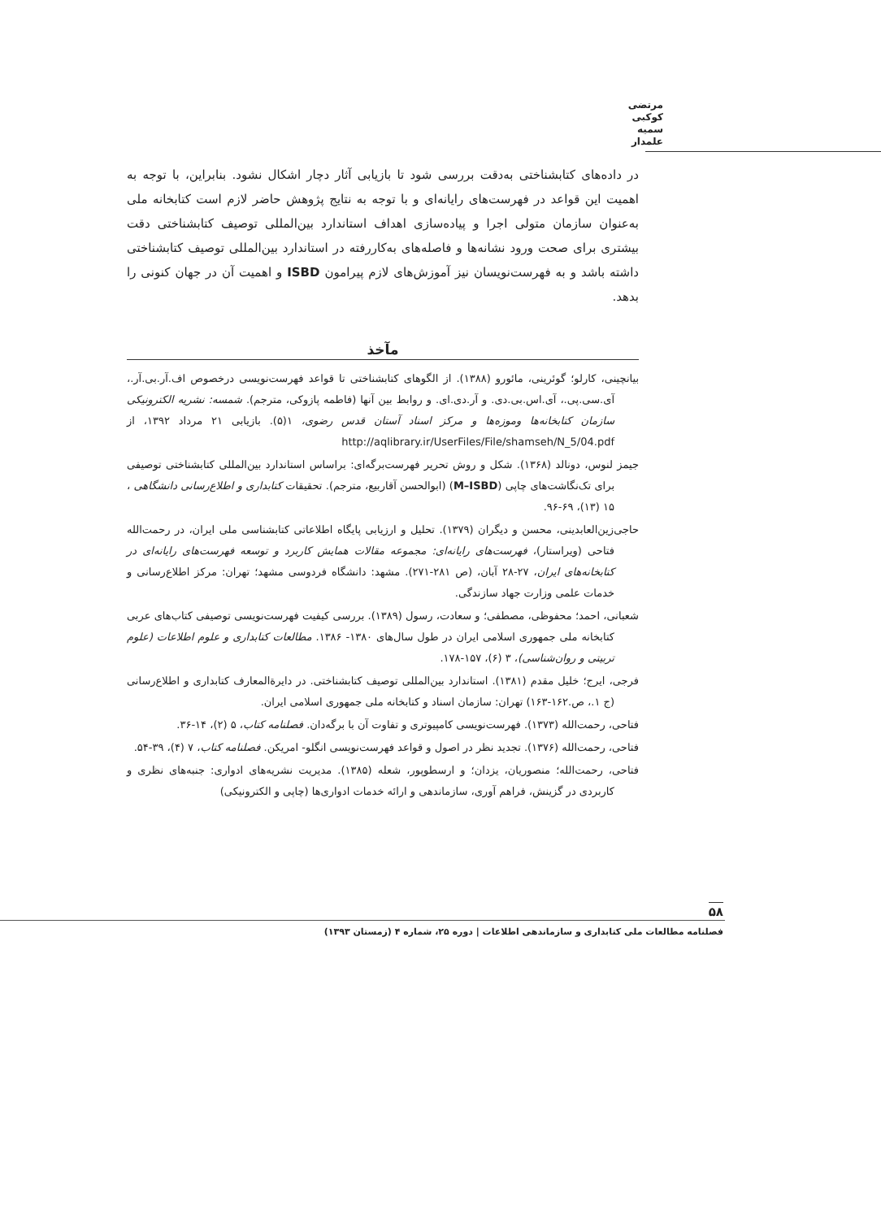مرتضی کوکبی
سمیه علمدار
در داده‌های کتابشناختی به‌دقت بررسی شود تا بازیابی آثار دچار اشکال نشود. بنابراین، با توجه به اهمیت این قواعد در فهرست‌های رایانه‌ای و با توجه به نتایج پژوهش حاضر لازم است کتابخانه ملی به‌عنوان سازمان متولی اجرا و پیاده‌سازی اهداف استاندارد بین‌المللی توصیف کتابشناختی دقت بیشتری برای صحت ورود نشانه‌ها و فاصله‌های به‌کاررفته در استاندارد بین‌المللی توصیف کتابشناختی داشته باشد و به فهرست‌نویسان نیز آموزش‌های لازم پیرامون ISBD و اهمیت آن در جهان کنونی را بدهد.
مآخذ
بیانچینی، کارلو؛ گوئرینی، مائورو (۱۳۸۸). از الگوهای کتابشناختی تا قواعد فهرست‌نویسی درخصوص اف.آر.بی.آر.، آی.سی.پی.، آی.اس.بی.دی. و آر.دی.ای. و روابط بین آنها (فاطمه پازوکی، مترجم). شمسه: نشریه الکترونیکی سازمان کتابخانه‌ها وموزه‌ها و مرکز اسناد آستان قدس رضوی، ۱(۵). بازیابی ۲۱ مرداد ۱۳۹۲، از http://aqlibrary.ir/UserFiles/File/shamseh/N_5/04.pdf
جیمز لنوس، دونالد (۱۳۶۸). شکل و روش تحریر فهرست‌برگه‌ای: براساس استاندارد بین‌المللی کتابشناختی توصیفی برای تک‌نگاشت‌های چاپی (M–ISBD) (ابوالحسن آقاربیع، مترجم). تحقیقات کتابداری و اطلاع‌رسانی دانشگاهی ، ۱۵ (۱۳)، ۶۹-۹۶.
حاجی‌زین‌العابدینی، محسن و دیگران (۱۳۷۹). تحلیل و ارزیابی پایگاه اطلاعاتی کتابشناسی ملی ایران، در رحمت‌الله فتاحی (ویراستار)، فهرست‌های رایانه‌ای: مجموعه مقالات همایش کاربرد و توسعه فهرست‌های رایانه‌ای در کتابخانه‌های ایران، ۲۷-۲۸ آبان، (ص ۲۸۱-۲۷۱). مشهد: دانشگاه فردوسی مشهد؛ تهران: مرکز اطلاع‌رسانی و خدمات علمی وزارت جهاد سازندگی.
شعبانی، احمد؛ محفوظی، مصطفی؛ و سعادت، رسول (۱۳۸۹). بررسی کیفیت فهرست‌نویسی توصیفی کتاب‌های عربی کتابخانه ملی جمهوری اسلامی ایران در طول سال‌های ۱۳۸۰- ۱۳۸۶. مطالعات کتابداری و علوم اطلاعات (علوم تربیتی و روان‌شناسی)، ۳ (۶)، ۱۵۷-۱۷۸.
فرجی، ایرج؛ خلیل مقدم (۱۳۸۱). استاندارد بین‌المللی توصیف کتابشناختی. در دایرةالمعارف کتابداری و اطلاع‌رسانی (ج ۱.، ص.۱۶۲-۱۶۳) تهران: سازمان اسناد و کتابخانه ملی جمهوری اسلامی ایران.
فتاحی، رحمت‌الله (۱۳۷۳). فهرست‌نویسی کامپیوتری و تفاوت آن با برگه‌دان. فصلنامه کتاب، ۵ (۲)، ۱۴-۳۶.
فتاحی، رحمت‌الله (۱۳۷۶). تجدید نظر در اصول و قواعد فهرست‌نویسی انگلو- امریکن. فصلنامه کتاب، ۷ (۴)، ۳۹-۵۴.
فتاحی، رحمت‌الله؛ منصوریان، یزدان؛ و ارسطوپور، شعله (۱۳۸۵). مدیریت نشریه‌های ادواری: جنبه‌های نظری و کاربردی در گزینش، فراهم آوری، سازماندهی و ارائه خدمات ادواری‌ها (چاپی و الکترونیکی)
۵۸
فصلنامه مطالعات ملی کتابداری و سازماندهی اطلاعات | دوره ۲۵، شماره ۴ (زمستان ۱۳۹۳)